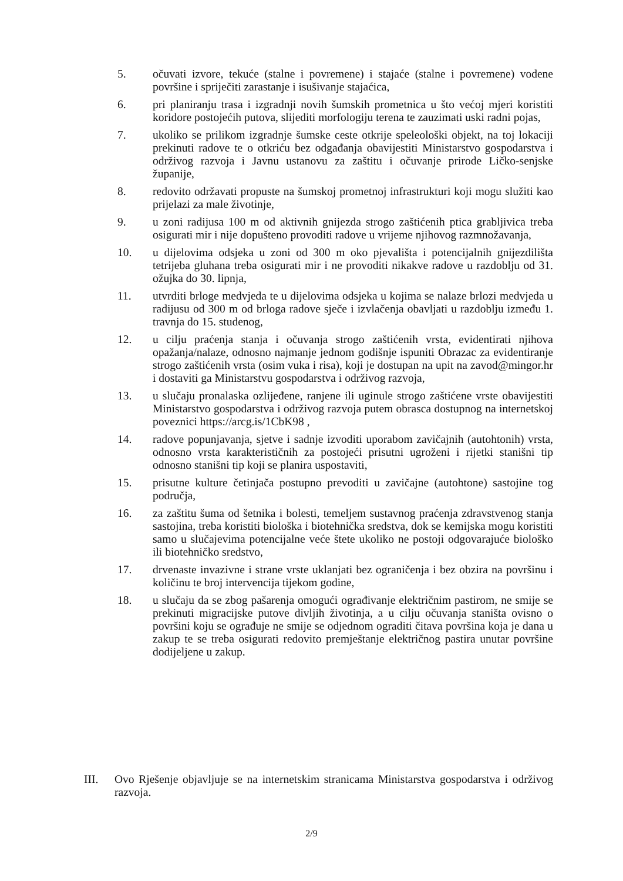5. očuvati izvore, tekuće (stalne i povremene) i stajaće (stalne i povremene) vodene površine i spriječiti zarastanje i isušivanje stajaćica,
6. pri planiranju trasa i izgradnji novih šumskih prometnica u što većoj mjeri koristiti koridore postojećih putova, slijediti morfologiju terena te zauzimati uski radni pojas,
7. ukoliko se prilikom izgradnje šumske ceste otkrije speleološki objekt, na toj lokaciji prekinuti radove te o otkriću bez odgađanja obavijestiti Ministarstvo gospodarstva i održivog razvoja i Javnu ustanovu za zaštitu i očuvanje prirode Ličko-senjske županije,
8. redovito održavati propuste na šumskoj prometnoj infrastrukturi koji mogu služiti kao prijelazi za male životinje,
9. u zoni radijusa 100 m od aktivnih gnijezda strogo zaštićenih ptica grabljivica treba osigurati mir i nije dopušteno provoditi radove u vrijeme njihovog razmnožavanja,
10. u dijelovima odsjeka u zoni od 300 m oko pjevališta i potencijalnih gnijezdilišta tetrijeba gluhana treba osigurati mir i ne provoditi nikakve radove u razdoblju od 31. ožujka do 30. lipnja,
11. utvrditi brloge medvjeda te u dijelovima odsjeka u kojima se nalaze brlozi medvjeda u radijusu od 300 m od brloga radove sječe i izvlačenja obavljati u razdoblju između 1. travnja do 15. studenog,
12. u cilju praćenja stanja i očuvanja strogo zaštićenih vrsta, evidentirati njihova opažanja/nalaze, odnosno najmanje jednom godišnje ispuniti Obrazac za evidentiranje strogo zaštićenih vrsta (osim vuka i risa), koji je dostupan na upit na zavod@mingor.hr i dostaviti ga Ministarstvu gospodarstva i održivog razvoja,
13. u slučaju pronalaska ozlijeđene, ranjene ili uginule strogo zaštićene vrste obavijestiti Ministarstvo gospodarstva i održivog razvoja putem obrasca dostupnog na internetskoj poveznici https://arcg.is/1CbK98 ,
14. radove popunjavanja, sjetve i sadnje izvoditi uporabom zavičajnih (autohtonih) vrsta, odnosno vrsta karakterističnih za postojeći prisutni ugroženi i rijetki stanišni tip odnosno stanišni tip koji se planira uspostaviti,
15. prisutne kulture četinjača postupno prevoditi u zavičajne (autohtone) sastojine tog područja,
16. za zaštitu šuma od šetnika i bolesti, temeljem sustavnog praćenja zdravstvenog stanja sastojina, treba koristiti biološka i biotehnička sredstva, dok se kemijska mogu koristiti samo u slučajevima potencijalne veće štete ukoliko ne postoji odgovarajuće biološko ili biotehničko sredstvo,
17. drvenaste invazivne i strane vrste uklanjati bez ograničenja i bez obzira na površinu i količinu te broj intervencija tijekom godine,
18. u slučaju da se zbog pašarenja omogući ograđivanje električnim pastirom, ne smije se prekinuti migracijske putove divljih životinja, a u cilju očuvanja staništa ovisno o površini koju se ograđuje ne smije se odjednom ograditi čitava površina koja je dana u zakup te se treba osigurati redovito premještanje električnog pastira unutar površine dodijeljene u zakup.
III. Ovo Rješenje objavljuje se na internetskim stranicama Ministarstva gospodarstva i održivog razvoja.
2/9